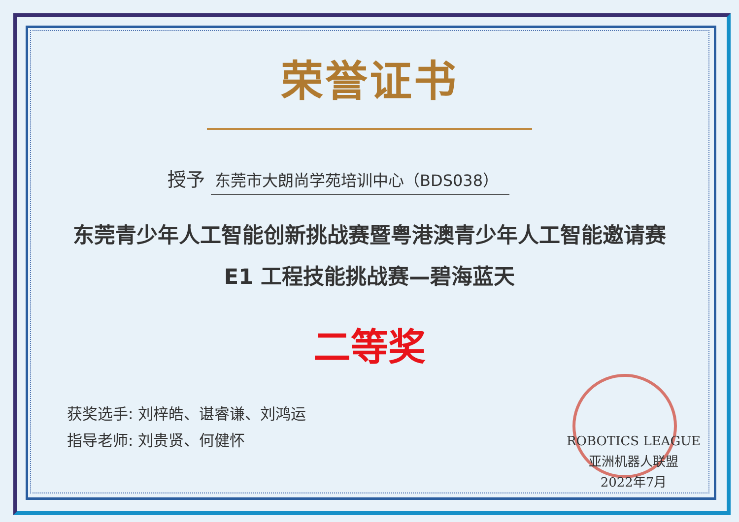荣誉证书
授予 东莞市大朗尚学苑培训中心（BDS038）
东莞青少年人工智能创新挑战赛暨粤港澳青少年人工智能邀请赛
E1 工程技能挑战赛—碧海蓝天
二等奖
获奖选手: 刘梓皓、谌睿谦、刘鸿运
指导老师: 刘贵贤、何健怀
ROBOTICS LEAGUE
亚洲机器人联盟
2022年7月